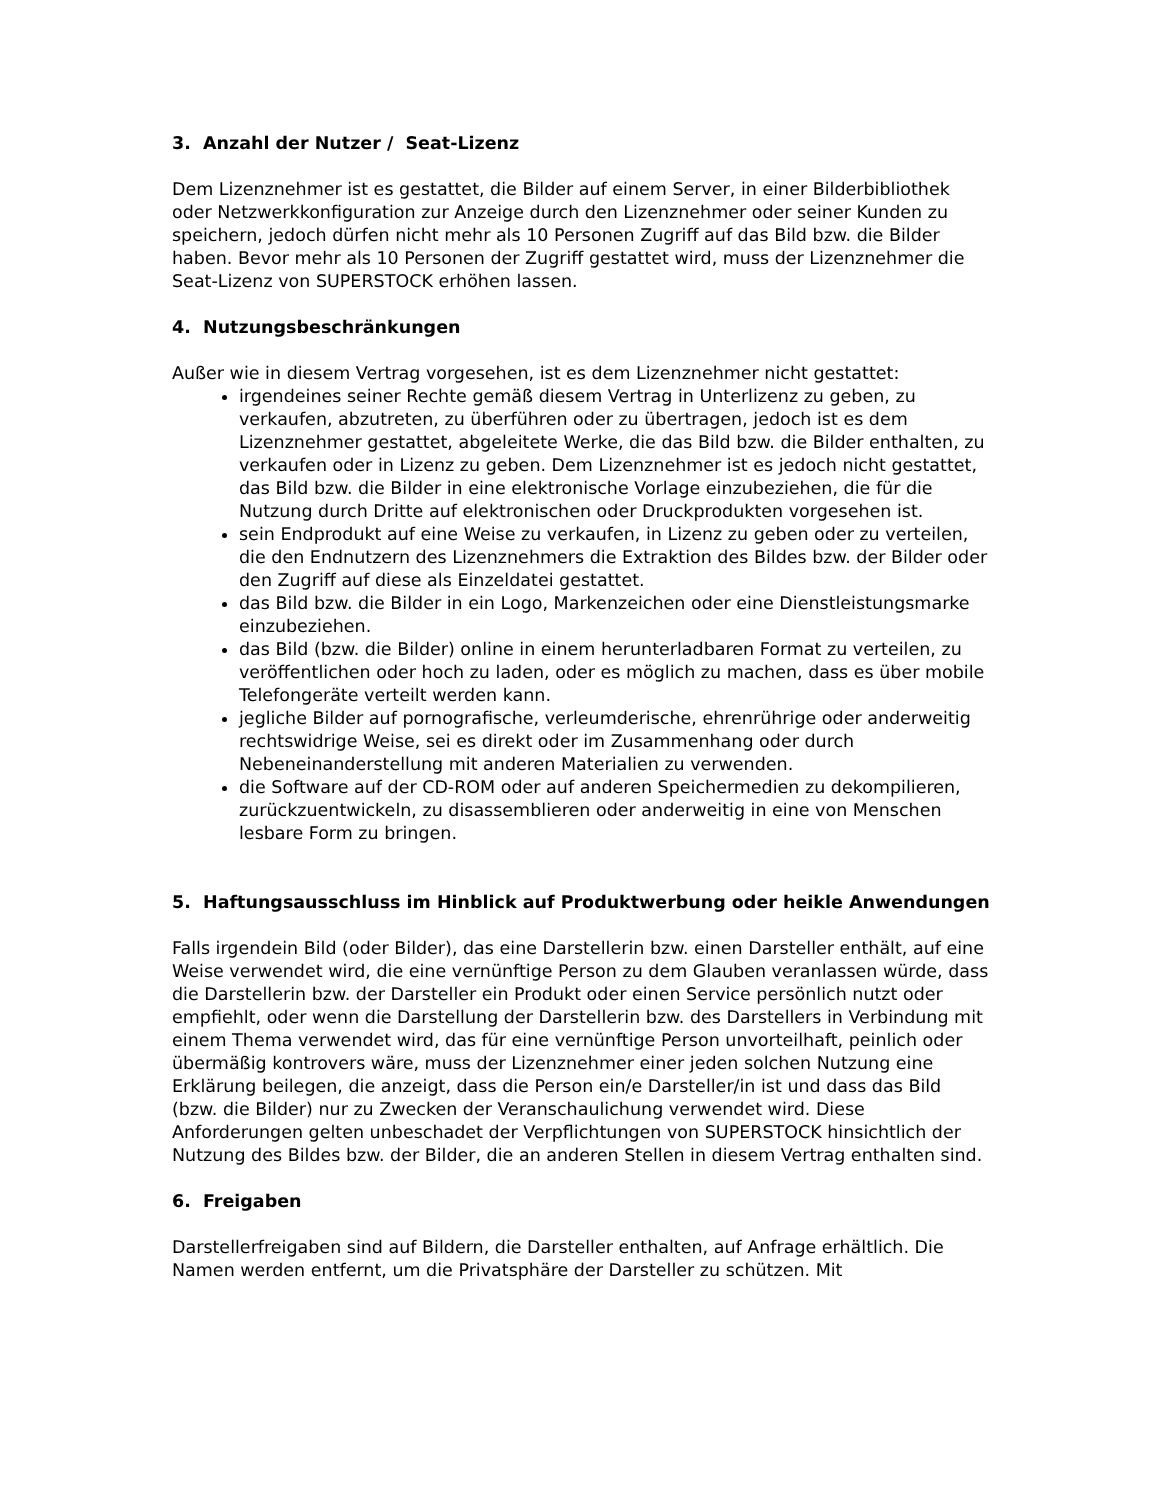3. Anzahl der Nutzer / Seat-Lizenz
Dem Lizenznehmer ist es gestattet, die Bilder auf einem Server, in einer Bilderbibliothek oder Netzwerkkonfiguration zur Anzeige durch den Lizenznehmer oder seiner Kunden zu speichern, jedoch dürfen nicht mehr als 10 Personen Zugriff auf das Bild bzw. die Bilder haben. Bevor mehr als 10 Personen der Zugriff gestattet wird, muss der Lizenznehmer die Seat-Lizenz von SUPERSTOCK erhöhen lassen.
4. Nutzungsbeschränkungen
Außer wie in diesem Vertrag vorgesehen, ist es dem Lizenznehmer nicht gestattet:
irgendeines seiner Rechte gemäß diesem Vertrag in Unterlizenz zu geben, zu verkaufen, abzutreten, zu überführen oder zu übertragen, jedoch ist es dem Lizenznehmer gestattet, abgeleitete Werke, die das Bild bzw. die Bilder enthalten, zu verkaufen oder in Lizenz zu geben. Dem Lizenznehmer ist es jedoch nicht gestattet, das Bild bzw. die Bilder in eine elektronische Vorlage einzubeziehen, die für die Nutzung durch Dritte auf elektronischen oder Druckprodukten vorgesehen ist.
sein Endprodukt auf eine Weise zu verkaufen, in Lizenz zu geben oder zu verteilen, die den Endnutzern des Lizenznehmers die Extraktion des Bildes bzw. der Bilder oder den Zugriff auf diese als Einzeldatei gestattet.
das Bild bzw. die Bilder in ein Logo, Markenzeichen oder eine Dienstleistungsmarke einzubeziehen.
das Bild (bzw. die Bilder) online in einem herunterladbaren Format zu verteilen, zu veröffentlichen oder hoch zu laden, oder es möglich zu machen, dass es über mobile Telefongeräte verteilt werden kann.
jegliche Bilder auf pornografische, verleumderische, ehrenrührige oder anderweitig rechtswidrige Weise, sei es direkt oder im Zusammenhang oder durch Nebeneinanderstellung mit anderen Materialien zu verwenden.
die Software auf der CD-ROM oder auf anderen Speichermedien zu dekompilieren, zurückzuentwickeln, zu disassemblieren oder anderweitig in eine von Menschen lesbare Form zu bringen.
5. Haftungsausschluss im Hinblick auf Produktwerbung oder heikle Anwendungen
Falls irgendein Bild (oder Bilder), das eine Darstellerin bzw. einen Darsteller enthält, auf eine Weise verwendet wird, die eine vernünftige Person zu dem Glauben veranlassen würde, dass die Darstellerin bzw. der Darsteller ein Produkt oder einen Service persönlich nutzt oder empfiehlt, oder wenn die Darstellung der Darstellerin bzw. des Darstellers in Verbindung mit einem Thema verwendet wird, das für eine vernünftige Person unvorteilhaft, peinlich oder übermäßig kontrovers wäre, muss der Lizenznehmer einer jeden solchen Nutzung eine Erklärung beilegen, die anzeigt, dass die Person ein/e Darsteller/in ist und dass das Bild (bzw. die Bilder) nur zu Zwecken der Veranschaulichung verwendet wird. Diese Anforderungen gelten unbeschadet der Verpflichtungen von SUPERSTOCK hinsichtlich der Nutzung des Bildes bzw. der Bilder, die an anderen Stellen in diesem Vertrag enthalten sind.
6. Freigaben
Darstellerfreigaben sind auf Bildern, die Darsteller enthalten, auf Anfrage erhältlich. Die Namen werden entfernt, um die Privatsphäre der Darsteller zu schützen. Mit